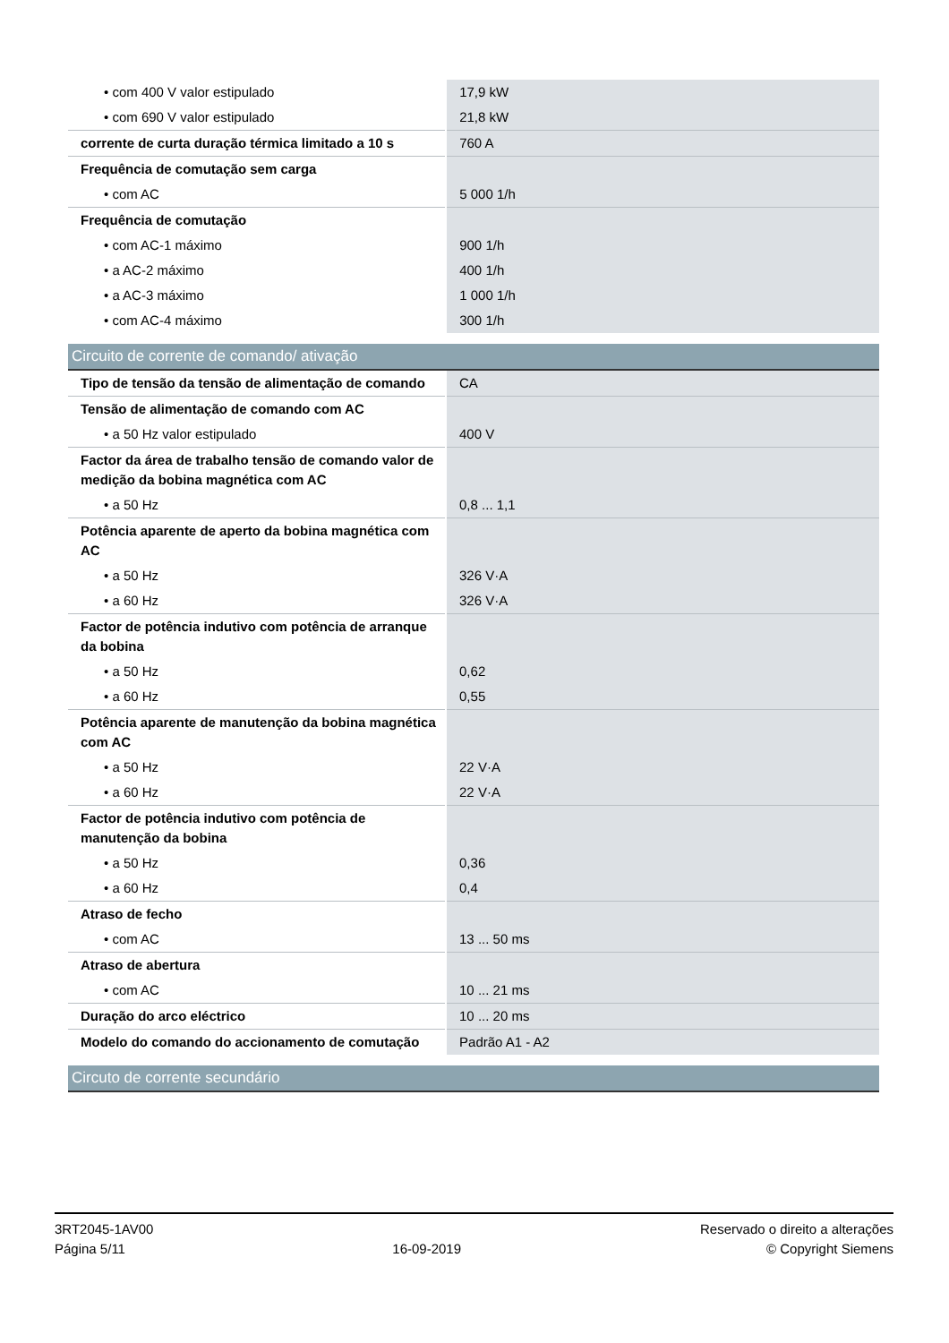| • com 400 V valor estipulado | 17,9 kW |
| • com 690 V valor estipulado | 21,8 kW |
| corrente de curta duração térmica limitado a 10 s | 760 A |
| Frequência de comutação sem carga | |
| • com AC | 5 000 1/h |
| Frequência de comutação | |
| • com AC-1 máximo | 900 1/h |
| • a AC-2 máximo | 400 1/h |
| • a AC-3 máximo | 1 000 1/h |
| • com AC-4 máximo | 300 1/h |
Circuito de corrente de comando/ ativação
| Tipo de tensão da tensão de alimentação de comando | CA |
| Tensão de alimentação de comando com AC | |
| • a 50 Hz valor estipulado | 400 V |
| Factor da área de trabalho tensão de comando valor de medição da bobina magnética com AC | |
| • a 50 Hz | 0,8 ... 1,1 |
| Potência aparente de aperto da bobina magnética com AC | |
| • a 50 Hz | 326 V·A |
| • a 60 Hz | 326 V·A |
| Factor de potência indutivo com potência de arranque da bobina | |
| • a 50 Hz | 0,62 |
| • a 60 Hz | 0,55 |
| Potência aparente de manutenção da bobina magnética com AC | |
| • a 50 Hz | 22 V·A |
| • a 60 Hz | 22 V·A |
| Factor de potência indutivo com potência de manutenção da bobina | |
| • a 50 Hz | 0,36 |
| • a 60 Hz | 0,4 |
| Atraso de fecho | |
| • com AC | 13 ... 50 ms |
| Atraso de abertura | |
| • com AC | 10 ... 21 ms |
| Duração do arco eléctrico | 10 ... 20 ms |
| Modelo do comando do accionamento de comutação | Padrão A1 - A2 |
Circuto de corrente secundário
3RT2045-1AV00
Página 5/11
16-09-2019
Reservado o direito a alterações
© Copyright Siemens